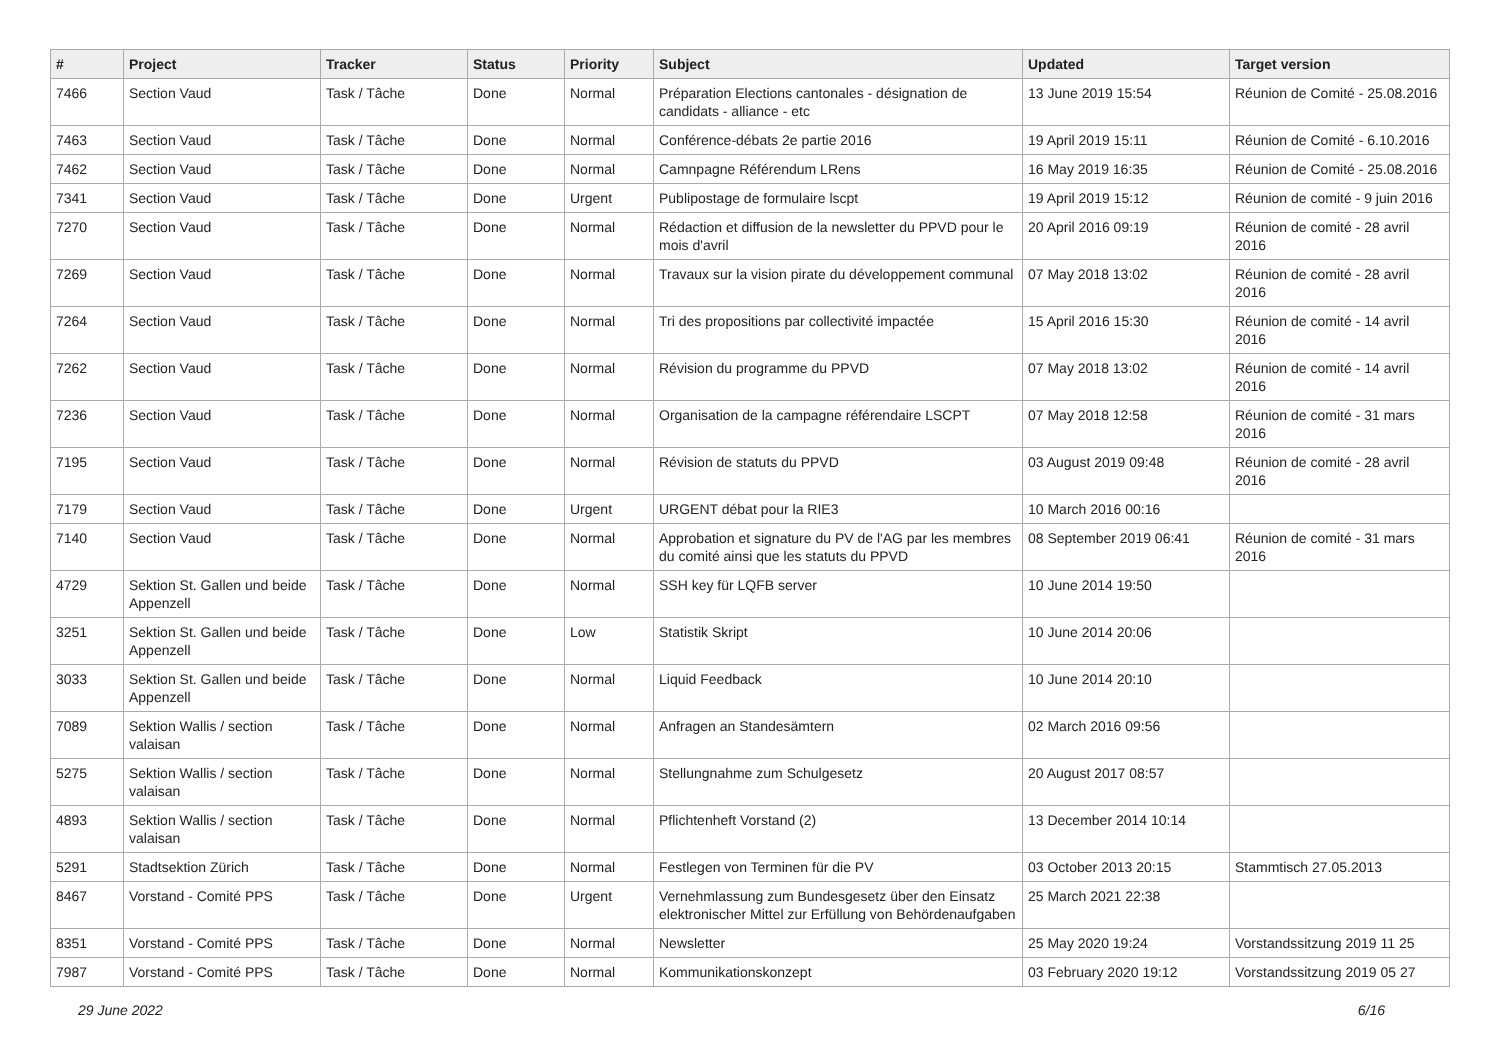| # | Project | Tracker | Status | Priority | Subject | Updated | Target version |
| --- | --- | --- | --- | --- | --- | --- | --- |
| 7466 | Section Vaud | Task / Tâche | Done | Normal | Préparation Elections cantonales - désignation de candidats - alliance - etc | 13 June 2019 15:54 | Réunion de Comité - 25.08.2016 |
| 7463 | Section Vaud | Task / Tâche | Done | Normal | Conférence-débats 2e partie 2016 | 19 April 2019 15:11 | Réunion de Comité - 6.10.2016 |
| 7462 | Section Vaud | Task / Tâche | Done | Normal | Camnpagne Référendum LRens | 16 May 2019 16:35 | Réunion de Comité - 25.08.2016 |
| 7341 | Section Vaud | Task / Tâche | Done | Urgent | Publipostage de formulaire lscpt | 19 April 2019 15:12 | Réunion de comité - 9 juin 2016 |
| 7270 | Section Vaud | Task / Tâche | Done | Normal | Rédaction et diffusion de la newsletter du PPVD pour le mois d'avril | 20 April 2016 09:19 | Réunion de comité - 28 avril 2016 |
| 7269 | Section Vaud | Task / Tâche | Done | Normal | Travaux sur la vision pirate du développement communal | 07 May 2018 13:02 | Réunion de comité - 28 avril 2016 |
| 7264 | Section Vaud | Task / Tâche | Done | Normal | Tri des propositions par collectivité impactée | 15 April 2016 15:30 | Réunion de comité - 14 avril 2016 |
| 7262 | Section Vaud | Task / Tâche | Done | Normal | Révision du programme du PPVD | 07 May 2018 13:02 | Réunion de comité - 14 avril 2016 |
| 7236 | Section Vaud | Task / Tâche | Done | Normal | Organisation de la campagne référendaire LSCPT | 07 May 2018 12:58 | Réunion de comité - 31 mars 2016 |
| 7195 | Section Vaud | Task / Tâche | Done | Normal | Révision de statuts du PPVD | 03 August 2019 09:48 | Réunion de comité - 28 avril 2016 |
| 7179 | Section Vaud | Task / Tâche | Done | Urgent | URGENT débat pour la RIE3 | 10 March 2016 00:16 | |
| 7140 | Section Vaud | Task / Tâche | Done | Normal | Approbation et signature du PV de l'AG par les membres du comité ainsi que les statuts du PPVD | 08 September 2019 06:41 | Réunion de comité - 31 mars 2016 |
| 4729 | Sektion St. Gallen und beide Appenzell | Task / Tâche | Done | Normal | SSH key für LQFB server | 10 June 2014 19:50 | |
| 3251 | Sektion St. Gallen und beide Appenzell | Task / Tâche | Done | Low | Statistik Skript | 10 June 2014 20:06 | |
| 3033 | Sektion St. Gallen und beide Appenzell | Task / Tâche | Done | Normal | Liquid Feedback | 10 June 2014 20:10 | |
| 7089 | Sektion Wallis / section valaisan | Task / Tâche | Done | Normal | Anfragen an Standesämtern | 02 March 2016 09:56 | |
| 5275 | Sektion Wallis / section valaisan | Task / Tâche | Done | Normal | Stellungnahme zum Schulgesetz | 20 August 2017 08:57 | |
| 4893 | Sektion Wallis / section valaisan | Task / Tâche | Done | Normal | Pflichtenheft Vorstand (2) | 13 December 2014 10:14 | |
| 5291 | Stadtsektion Zürich | Task / Tâche | Done | Normal | Festlegen von Terminen für die PV | 03 October 2013 20:15 | Stammtisch 27.05.2013 |
| 8467 | Vorstand - Comité PPS | Task / Tâche | Done | Urgent | Vernehmlassung zum Bundesgesetz über den Einsatz elektronischer Mittel zur Erfüllung von Behördenaufgaben | 25 March 2021 22:38 | |
| 8351 | Vorstand - Comité PPS | Task / Tâche | Done | Normal | Newsletter | 25 May 2020 19:24 | Vorstandssitzung 2019 11 25 |
| 7987 | Vorstand - Comité PPS | Task / Tâche | Done | Normal | Kommunikationskonzept | 03 February 2020 19:12 | Vorstandssitzung 2019 05 27 |
29 June 2022 6/16